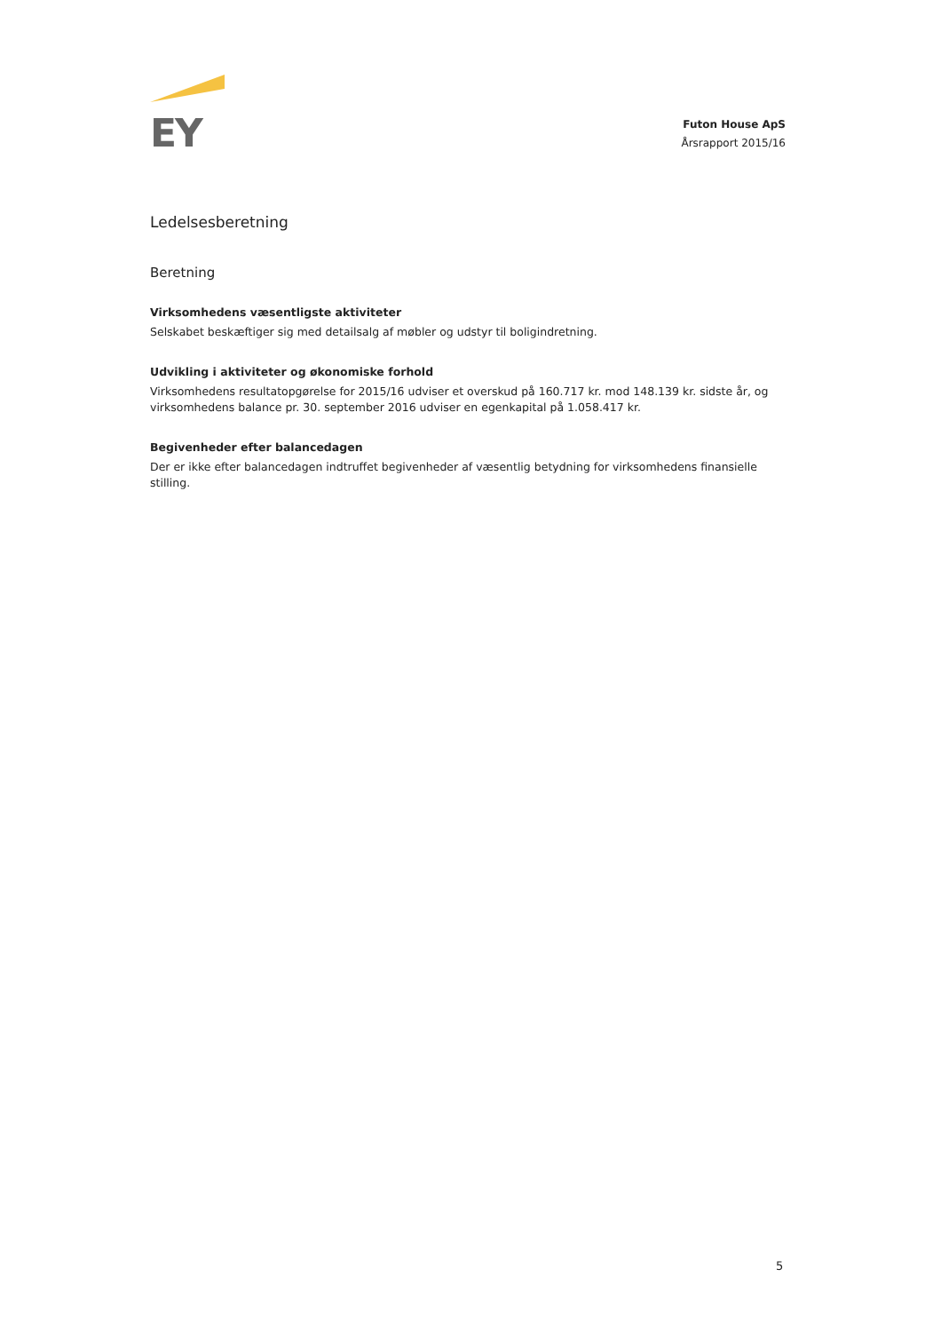EY
Futon House ApS
Årsrapport 2015/16
Ledelsesberetning
Beretning
Virksomhedens væsentligste aktiviteter
Selskabet beskæftiger sig med detailsalg af møbler og udstyr til boligindretning.
Udvikling i aktiviteter og økonomiske forhold
Virksomhedens resultatopgørelse for 2015/16 udviser et overskud på 160.717 kr. mod 148.139 kr. sidste år, og virksomhedens balance pr. 30. september 2016 udviser en egenkapital på 1.058.417 kr.
Begivenheder efter balancedagen
Der er ikke efter balancedagen indtruffet begivenheder af væsentlig betydning for virksomhedens finansielle stilling.
5